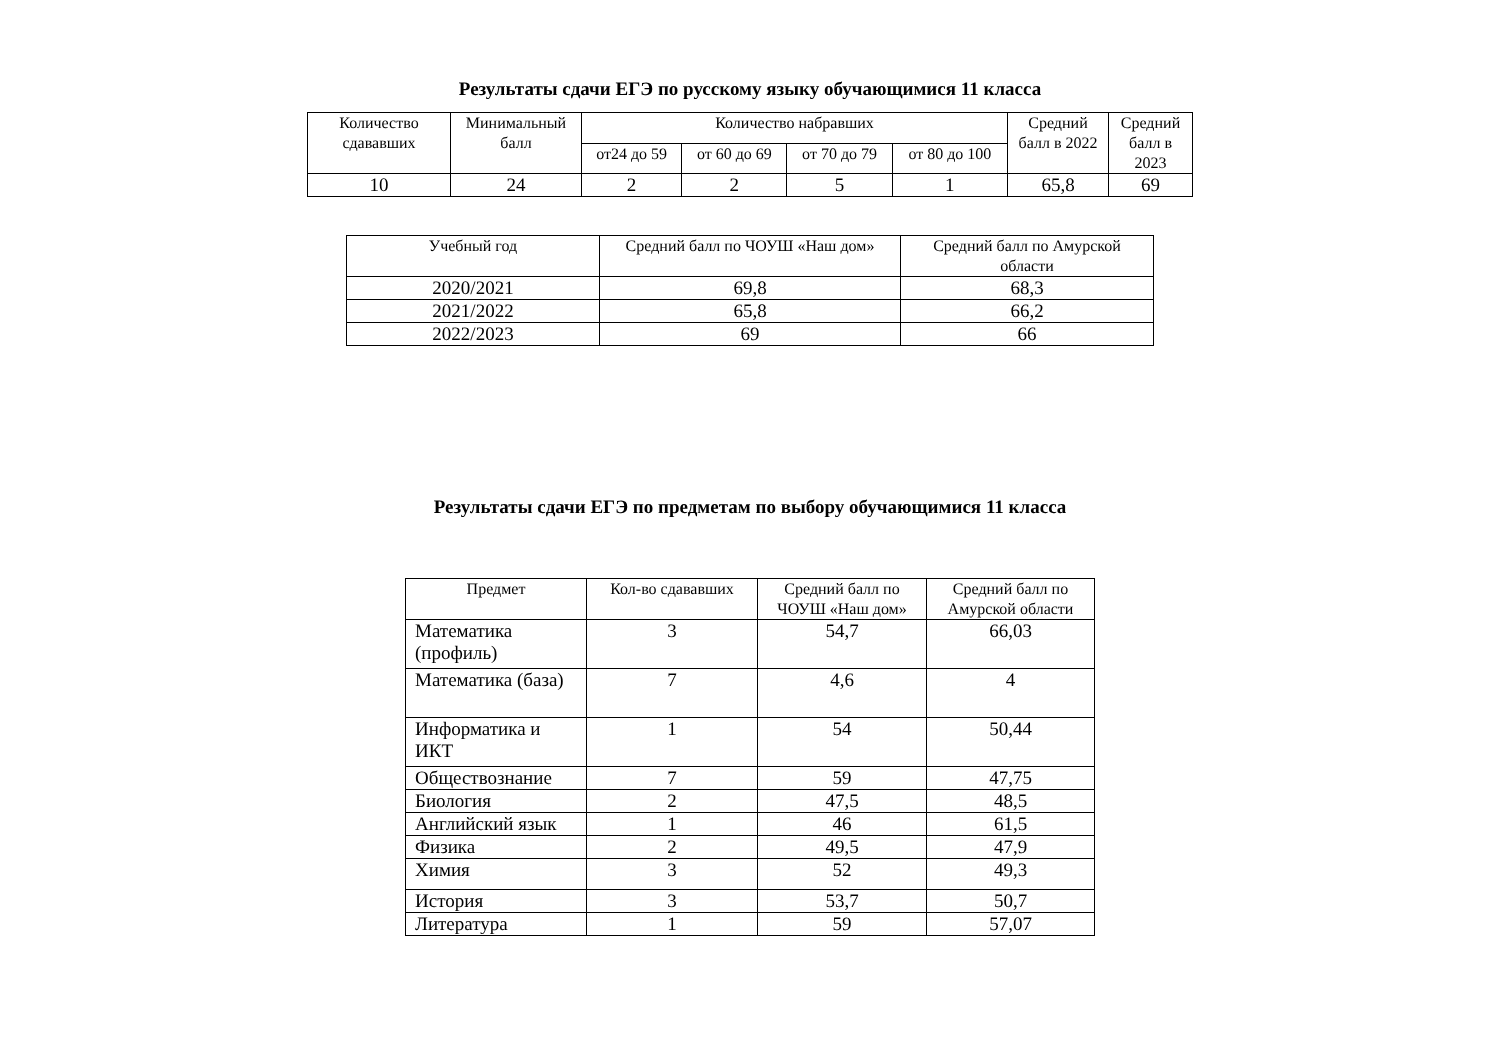Результаты сдачи ЕГЭ по русскому языку обучающимися 11 класса
| Количество сдававших | Минимальный балл | Количество набравших | | | | Средний балл в 2022 | Средний балл в 2023 |
| --- | --- | --- | --- | --- | --- | --- | --- |
| | | от24 до 59 | от 60 до 69 | от 70 до 79 | от 80 до 100 | | |
| 10 | 24 | 2 | 2 | 5 | 1 | 65,8 | 69 |
| Учебный год | Средний балл по ЧОУШ «Наш дом» | Средний балл по Амурской области |
| --- | --- | --- |
| 2020/2021 | 69,8 | 68,3 |
| 2021/2022 | 65,8 | 66,2 |
| 2022/2023 | 69 | 66 |
Результаты сдачи ЕГЭ по предметам по выбору обучающимися 11 класса
| Предмет | Кол-во сдававших | Средний балл по ЧОУШ «Наш дом» | Средний балл по Амурской области |
| --- | --- | --- | --- |
| Математика (профиль) | 3 | 54,7 | 66,03 |
| Математика (база) | 7 | 4,6 | 4 |
| Информатика и ИКТ | 1 | 54 | 50,44 |
| Обществознание | 7 | 59 | 47,75 |
| Биология | 2 | 47,5 | 48,5 |
| Английский язык | 1 | 46 | 61,5 |
| Физика | 2 | 49,5 | 47,9 |
| Химия | 3 | 52 | 49,3 |
| История | 3 | 53,7 | 50,7 |
| Литература | 1 | 59 | 57,07 |